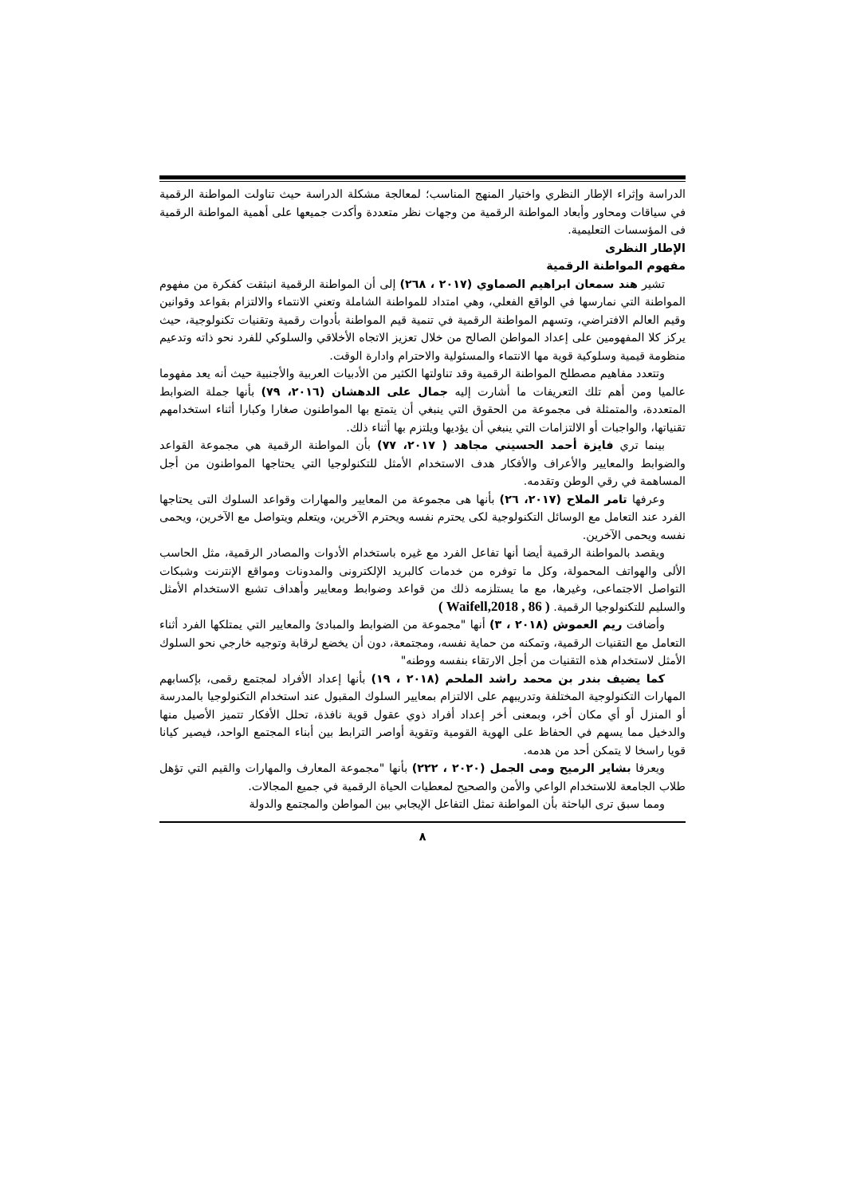الدراسة وإثراء الإطار النظري واختيار المنهج المناسب؛ لمعالجة مشكلة الدراسة حيث تناولت المواطنة الرقمية في سياقات ومحاور وأبعاد المواطنة الرقمية من وجهات نظر متعددة وأكدت جميعها على أهمية المواطنة الرقمية فى المؤسسات التعليمية.
الإطار النظرى
مفهوم المواطنة الرقمية
تشير هند سمعان ابراهيم الصماوي (٢٠١٧ ، ٢٦٨) إلى أن المواطنة الرقمية انبثقت كفكرة من مفهوم المواطنة التي نمارسها في الواقع الفعلي، وهي امتداد للمواطنة الشاملة وتعني الانتماء والالتزام بقواعد وقوانين وقيم العالم الافتراضي، وتسهم المواطنة الرقمية في تنمية قيم المواطنة بأدوات رقمية وتقنيات تكنولوجية، حيث يركز كلا المفهومين على إعداد المواطن الصالح من خلال تعزيز الاتجاه الأخلاقي والسلوكي للفرد نحو ذاته وتدعيم منظومة قيمية وسلوكية قوية مها الانتماء والمسئولية والاحترام وادارة الوقت.
وتتعدد مفاهيم مصطلح المواطنة الرقمية وقد تناولتها الكثير من الأدبيات العربية والأجنبية حيث أنه يعد مفهوما عالميا ومن أهم تلك التعريفات ما أشارت إليه جمال على الدهشان (٢٠١٦، ٧٩) بأنها جملة الضوابط المتعددة، والمتمثلة فى مجموعة من الحقوق التي ينبغي أن يتمتع بها المواطنون صغارا وكبارا أثناء استخدامهم تقنياتها، والواجبات أو الالتزامات التي ينبغي أن يؤديها ويلتزم بها أثناء ذلك.
بينما تري فايزة أحمد الحسيني مجاهد ( ٢٠١٧، ٧٧) بأن المواطنة الرقمية هي مجموعة القواعد والضوابط والمعايير والأعراف والأفكار هدف الاستخدام الأمثل للتكنولوجيا التي يحتاجها المواطنون من أجل المساهمة في رقي الوطن وتقدمه.
وعرفها تامر الملاح (٢٠١٧، ٢٦) بأنها هى مجموعة من المعايير والمهارات وقواعد السلوك التى يحتاجها الفرد عند التعامل مع الوسائل التكنولوجية لكى يحترم نفسه ويحترم الآخرين، ويتعلم ويتواصل مع الآخرين، ويحمى نفسه ويحمى الآخرين.
ويقصد بالمواطنة الرقمية أيضا أنها تفاعل الفرد مع غيره باستخدام الأدوات والمصادر الرقمية، مثل الحاسب الألى والهواتف المحمولة، وكل ما توفره من خدمات كالبريد الإلكترونى والمدونات ومواقع الإنترنت وشبكات التواصل الاجتماعى، وغيرها، مع ما يستلزمه ذلك من قواعد وضوابط ومعايير وأهداف تشبع الاستخدام الأمثل والسليم للتكنولوجيا الرقمية. ( Waifell,2018 , 86 )
وأضافت ريم العموش (٢٠١٨ ، ٣) أنها "مجموعة من الضوابط والمبادئ والمعايير التي يمتلكها الفرد أثناء التعامل مع التقنيات الرقمية، وتمكنه من حماية نفسه، ومجتمعة، دون أن يخضع لرقابة وتوجيه خارجي نحو السلوك الأمثل لاستخدام هذه التقنيات من أجل الارتقاء بنفسه ووطنه"
كما يضيف بندر بن محمد راشد الملحم (٢٠١٨ ، ١٩) بأنها إعداد الأفراد لمجتمع رقمى، بإكسابهم المهارات التكنولوجية المختلفة وتدريبهم على الالتزام بمعايير السلوك المقبول عند استخدام التكنولوجيا بالمدرسة أو المنزل أو أي مكان أخر، وبمعنى أخر إعداد أفراد ذوي عقول قوية نافذة، تحلل الأفكار تتميز الأصيل منها والدخيل مما يسهم في الحفاظ على الهوية القومية وتقوية أواصر الترابط بين أبناء المجتمع الواحد، فيصير كيانا قويا راسخا لا يتمكن أحد من هدمه.
ويعرفا بشاير الرميح ومى الجمل (٢٠٢٠ ، ٢٢٢) بأنها "مجموعة المعارف والمهارات والقيم التي تؤهل طلاب الجامعة للاستخدام الواعي والأمن والصحيح لمعطيات الحياة الرقمية في جميع المجالات.
ومما سبق ترى الباحثة بأن المواطنة تمثل التفاعل الإيجابي بين المواطن والمجتمع والدولة
٨